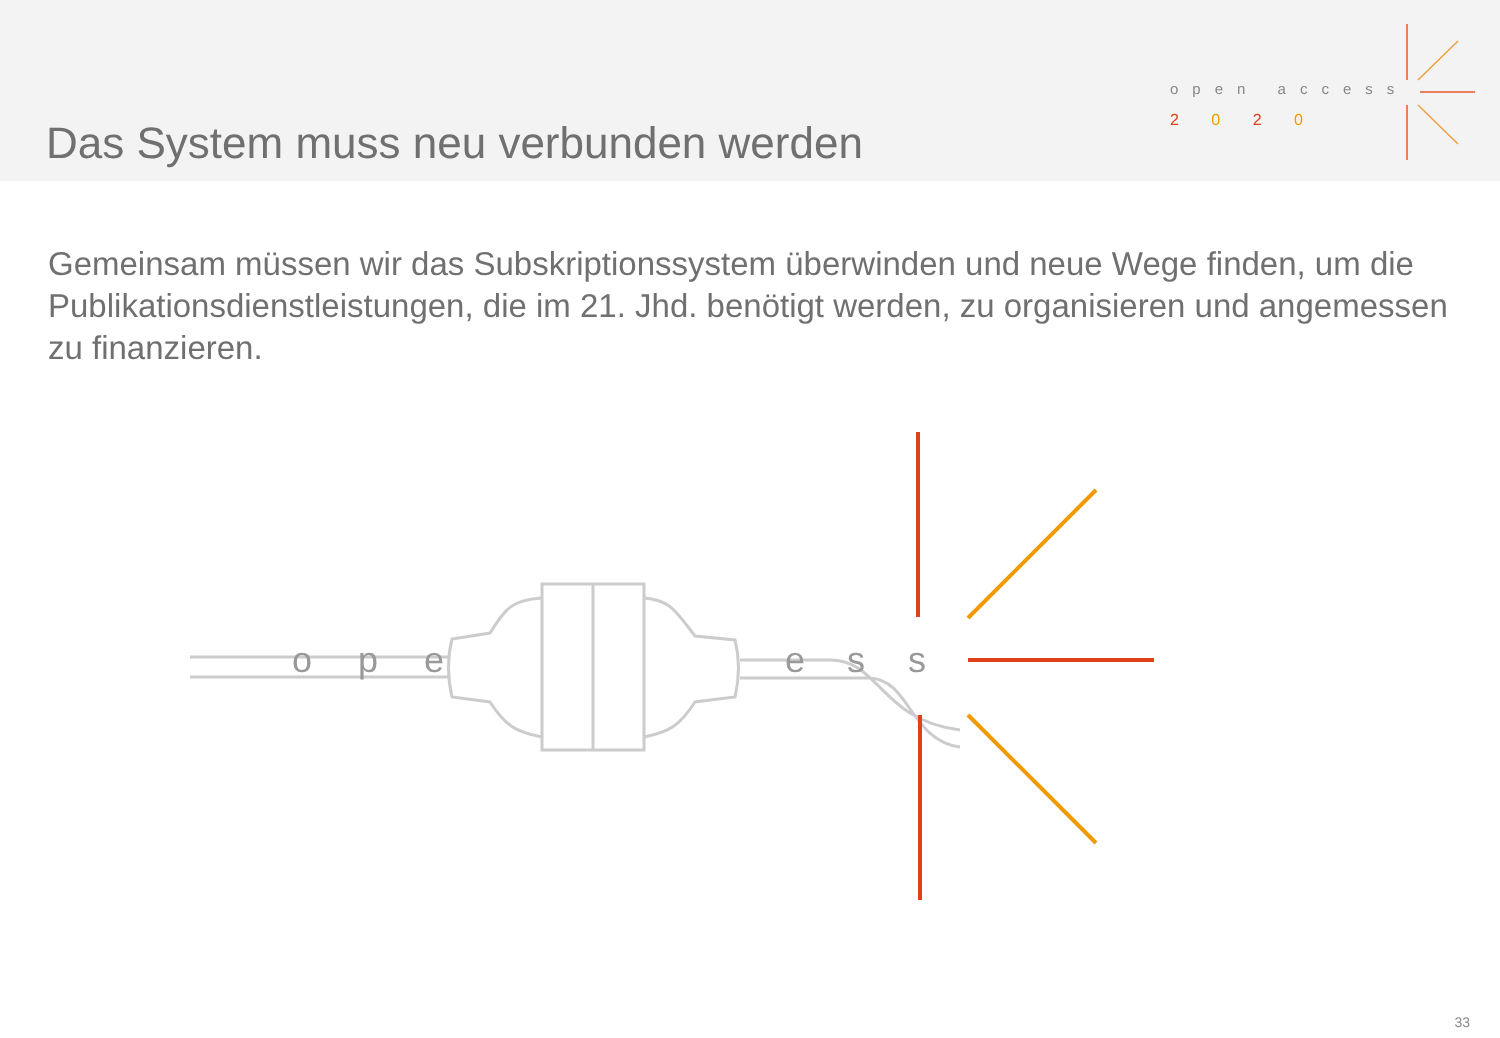Das System muss neu verbunden werden
open access
2 0 2 0
Gemeinsam müssen wir das Subskriptionssystem überwinden und neue Wege finden, um die Publikationsdienstleistungen, die im 21. Jhd. benötigt werden, zu organisieren und angemessen zu finanzieren.
o
p
e
e
s
s
33